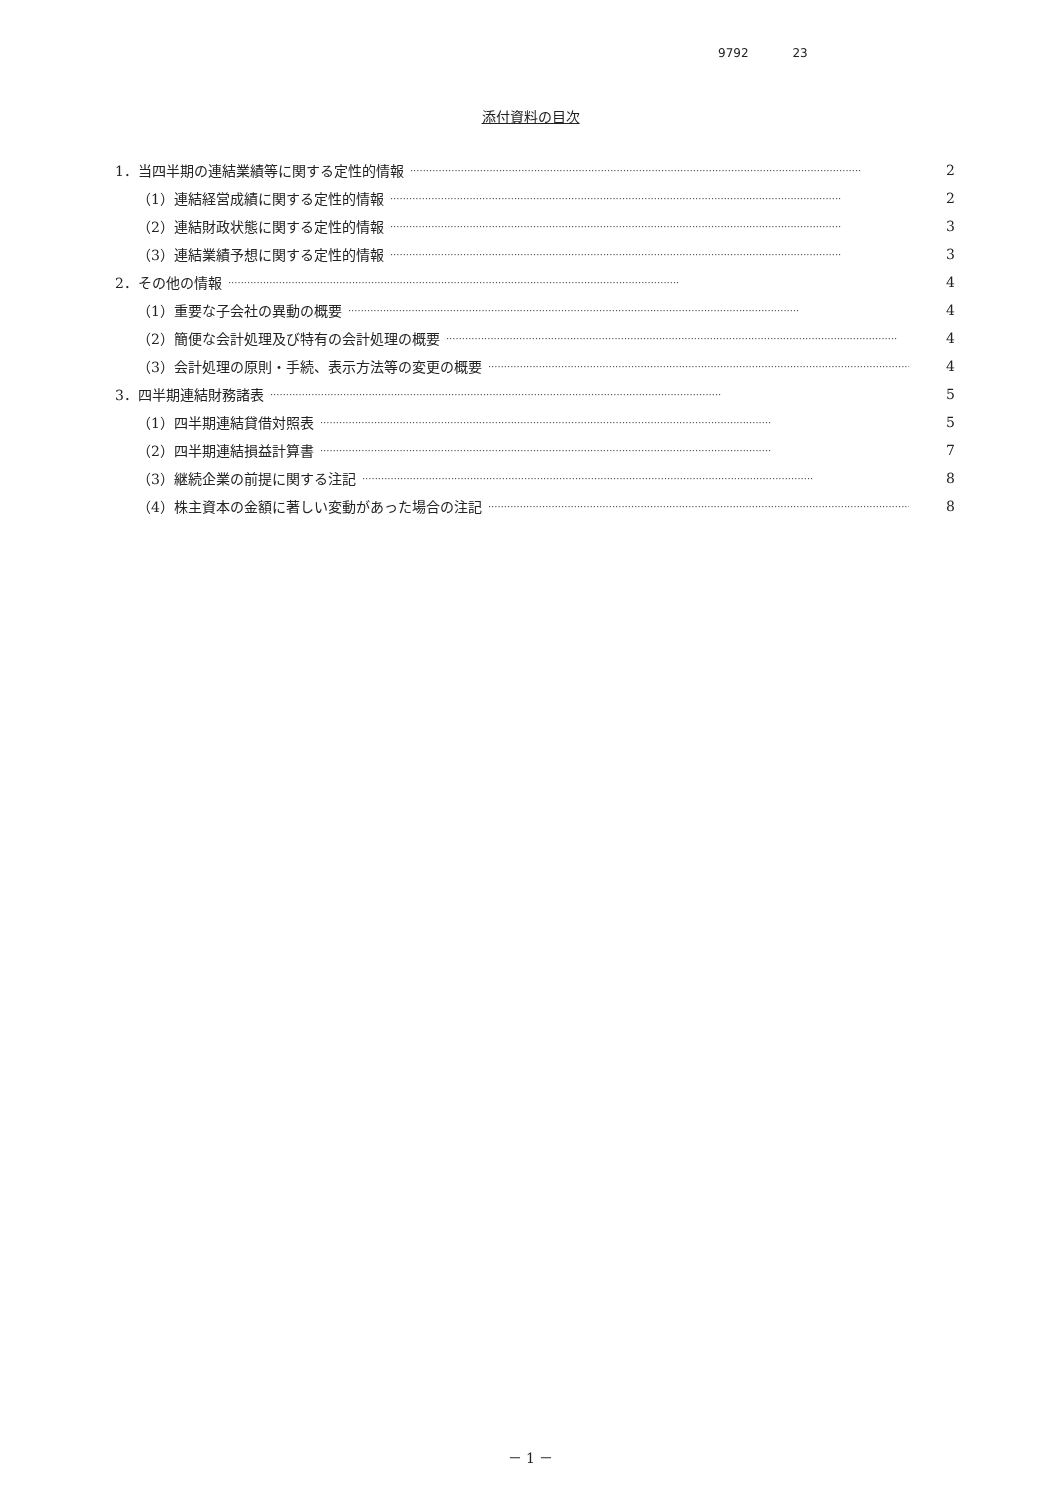9792 23
添付資料の目次
1．当四半期の連結業績等に関する定性的情報 ·············································································································································· 2
（1）連結経営成績に関する定性的情報 ·············································································································································· 2
（2）連結財政状態に関する定性的情報 ·············································································································································· 3
（3）連結業績予想に関する定性的情報 ·············································································································································· 3
2．その他の情報 ·············································································································································· 4
（1）重要な子会社の異動の概要 ·············································································································································· 4
（2）簡便な会計処理及び特有の会計処理の概要 ·············································································································································· 4
（3）会計処理の原則・手続、表示方法等の変更の概要 ·············································································································································· 4
3．四半期連結財務諸表 ·············································································································································· 5
（1）四半期連結貸借対照表 ·············································································································································· 5
（2）四半期連結損益計算書 ·············································································································································· 7
（3）継続企業の前提に関する注記 ·············································································································································· 8
（4）株主資本の金額に著しい変動があった場合の注記 ·············································································································································· 8
－ 1 －